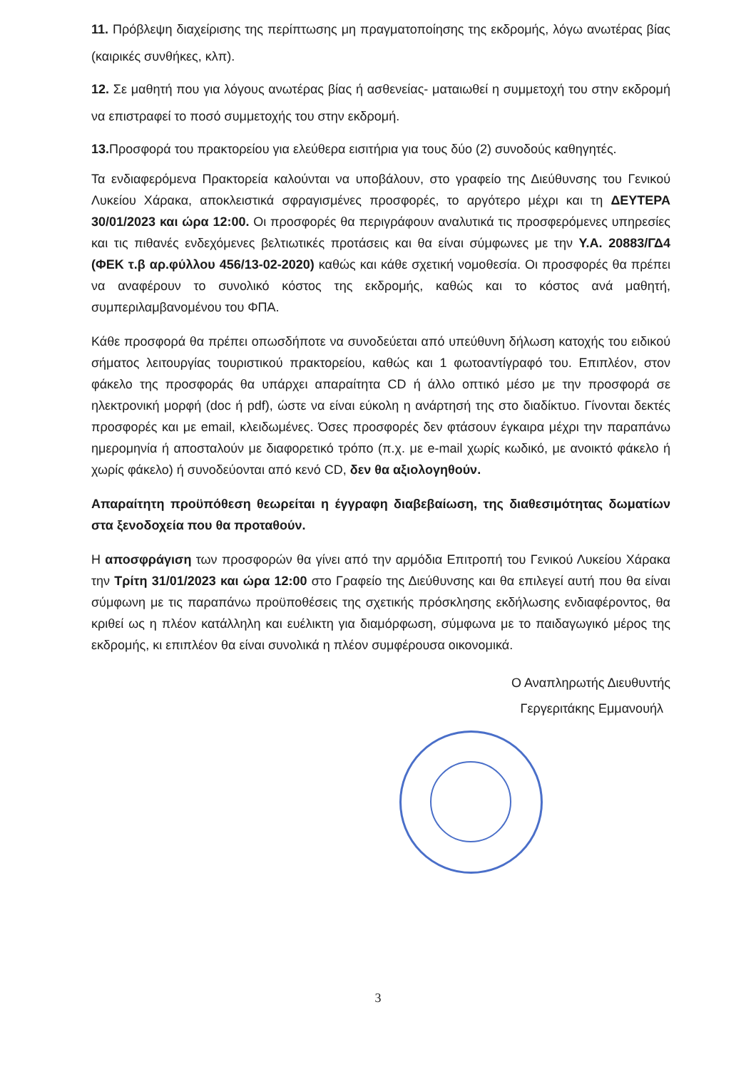11. Πρόβλεψη διαχείρισης της περίπτωσης μη πραγματοποίησης της εκδρομής, λόγω ανωτέρας βίας (καιρικές συνθήκες, κλπ).
12. Σε μαθητή που για λόγους ανωτέρας βίας ή ασθενείας- ματαιωθεί η συμμετοχή του στην εκδρομή να επιστραφεί το ποσό συμμετοχής του στην εκδρομή.
13. Προσφορά του πρακτορείου για ελεύθερα εισιτήρια για τους δύο (2) συνοδούς καθηγητές.
Τα ενδιαφερόμενα Πρακτορεία καλούνται να υποβάλουν, στο γραφείο της Διεύθυνσης του Γενικού Λυκείου Χάρακα, αποκλειστικά σφραγισμένες προσφορές, το αργότερο μέχρι και τη ΔΕΥΤΕΡΑ 30/01/2023 και ώρα 12:00. Οι προσφορές θα περιγράφουν αναλυτικά τις προσφερόμενες υπηρεσίες και τις πιθανές ενδεχόμενες βελτιωτικές προτάσεις και θα είναι σύμφωνες με την Υ.Α. 20883/ΓΔ4 (ΦΕΚ τ.β αρ.φύλλου 456/13-02-2020) καθώς και κάθε σχετική νομοθεσία. Οι προσφορές θα πρέπει να αναφέρουν το συνολικό κόστος της εκδρομής, καθώς και το κόστος ανά μαθητή, συμπεριλαμβανομένου του ΦΠΑ.
Κάθε προσφορά θα πρέπει οπωσδήποτε να συνοδεύεται από υπεύθυνη δήλωση κατοχής του ειδικού σήματος λειτουργίας τουριστικού πρακτορείου, καθώς και 1 φωτοαντίγραφό του. Επιπλέον, στον φάκελο της προσφοράς θα υπάρχει απαραίτητα CD ή άλλο οπτικό μέσο με την προσφορά σε ηλεκτρονική μορφή (doc ή pdf), ώστε να είναι εύκολη η ανάρτησή της στο διαδίκτυο. Γίνονται δεκτές προσφορές και με email, κλειδωμένες. Όσες προσφορές δεν φτάσουν έγκαιρα μέχρι την παραπάνω ημερομηνία ή αποσταλούν με διαφορετικό τρόπο (π.χ. με e-mail χωρίς κωδικό, με ανοικτό φάκελο ή χωρίς φάκελο) ή συνοδεύονται από κενό CD, δεν θα αξιολογηθούν.
Απαραίτητη προϋπόθεση θεωρείται η έγγραφη διαβεβαίωση, της διαθεσιμότητας δωματίων στα ξενοδοχεία που θα προταθούν.
Η αποσφράγιση των προσφορών θα γίνει από την αρμόδια Επιτροπή του Γενικού Λυκείου Χάρακα την Τρίτη 31/01/2023 και ώρα 12:00 στο Γραφείο της Διεύθυνσης και θα επιλεγεί αυτή που θα είναι σύμφωνη με τις παραπάνω προϋποθέσεις της σχετικής πρόσκλησης εκδήλωσης ενδιαφέροντος, θα κριθεί ως η πλέον κατάλληλη και ευέλικτη για διαμόρφωση, σύμφωνα με το παιδαγωγικό μέρος της εκδρομής, κι επιπλέον θα είναι συνολικά η πλέον συμφέρουσα οικονομικά.
Ο Αναπληρωτής Διευθυντής
Γεργεριτάκης Εμμανουήλ
3